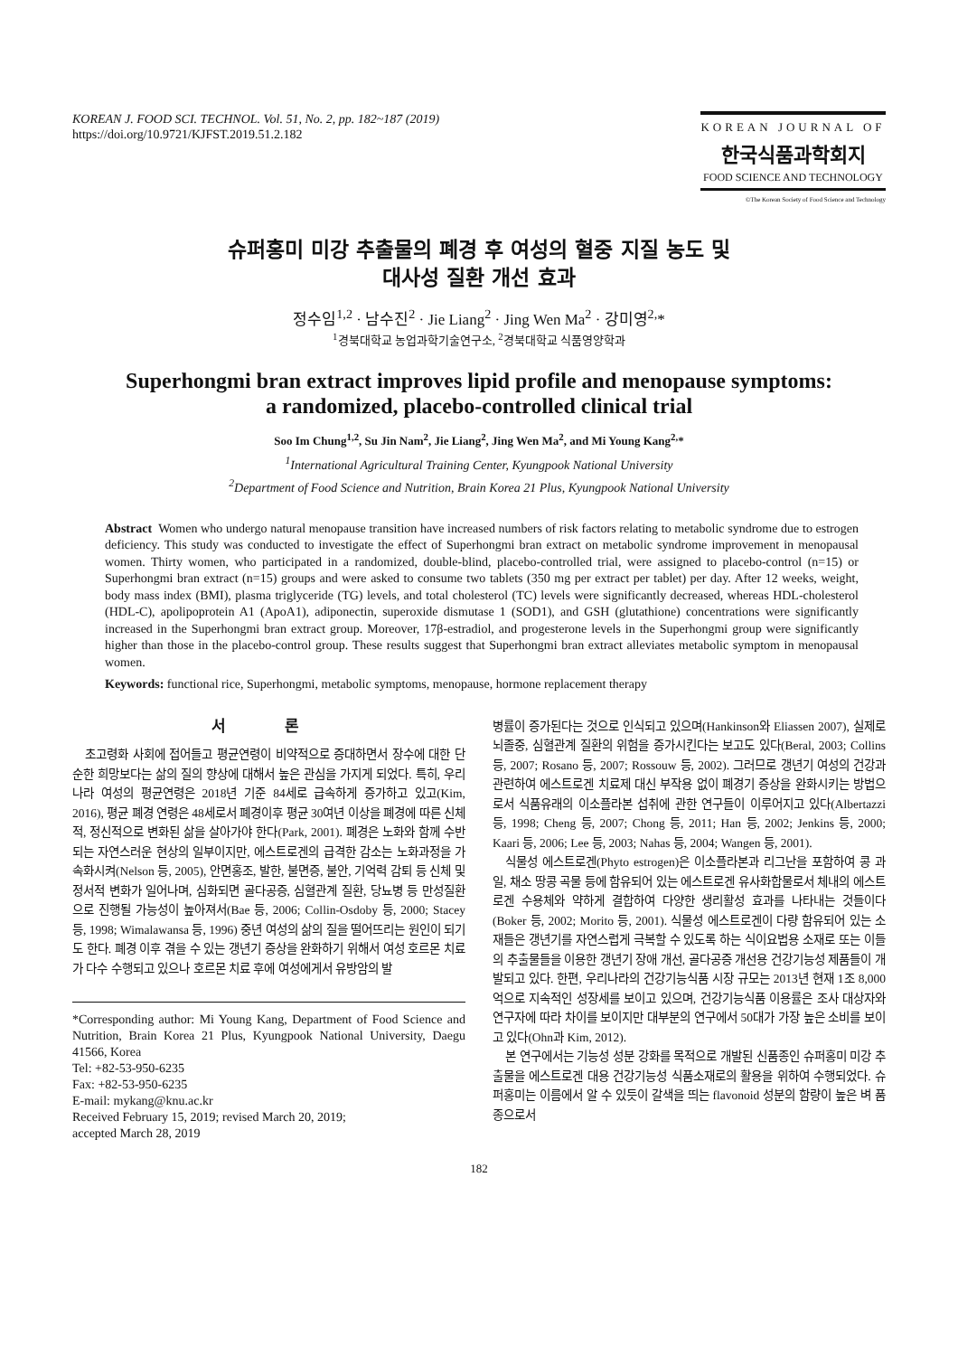KOREAN J. FOOD SCI. TECHNOL. Vol. 51, No. 2, pp. 182~187 (2019)
https://doi.org/10.9721/KJFST.2019.51.2.182
KOREAN JOURNAL OF
한국식품과학회지
FOOD SCIENCE AND TECHNOLOGY
©The Korean Society of Food Science and Technology
슈퍼홍미 미강 추출물의 폐경 후 여성의 혈중 지질 농도 및
대사성 질환 개선 효과
정수임<sup>1,2</sup> · 남수진<sup>2</sup> · Jie Liang<sup>2</sup> · Jing Wen Ma<sup>2</sup> · 강미영<sup>2,</sup>*
<sup>1</sup> 경북대학교 농업과학기술연구소, <sup>2</sup>경북대학교 식품영양학과
Superhongmi bran extract improves lipid profile and menopause symptoms:
a randomized, placebo-controlled clinical trial
Soo Im Chung<sup>1,2</sup>, Su Jin Nam<sup>2</sup>, Jie Liang<sup>2</sup>, Jing Wen Ma<sup>2</sup>, and Mi Young Kang<sup>2,</sup>*
<sup>1</sup> International Agricultural Training Center, Kyungpook National University
<sup>2</sup> Department of Food Science and Nutrition, Brain Korea 21 Plus, Kyungpook National University
Abstract Women who undergo natural menopause transition have increased numbers of risk factors relating to metabolic syndrome due to estrogen deficiency. This study was conducted to investigate the effect of Superhongmi bran extract on metabolic syndrome improvement in menopausal women. Thirty women, who participated in a randomized, double-blind, placebo-controlled trial, were assigned to placebo-control (n=15) or Superhongmi bran extract (n=15) groups and were asked to consume two tablets (350 mg per extract per tablet) per day. After 12 weeks, weight, body mass index (BMI), plasma triglyceride (TG) levels, and total cholesterol (TC) levels were significantly decreased, whereas HDL-cholesterol (HDL-C), apolipoprotein A1 (ApoA1), adiponectin, superoxide dismutase 1 (SOD1), and GSH (glutathione) concentrations were significantly increased in the Superhongmi bran extract group. Moreover, 17β-estradiol, and progesterone levels in the Superhongmi group were significantly higher than those in the placebo-control group. These results suggest that Superhongmi bran extract alleviates metabolic symptom in menopausal women.
Keywords: functional rice, Superhongmi, metabolic symptoms, menopause, hormone replacement therapy
서 론
초고령화 사회에 접어들고 평균연령이 비약적으로 증대하면서 장수에 대한 단순한 희망보다는 삶의 질의 향상에 대해서 높은 관심을 가지게 되었다. 특히, 우리나라 여성의 평균연령은 2018년 기준 84세로 급속하게 증가하고 있고(Kim, 2016), 평균 폐경 연령은 48세로서 폐경이후 평균 30여년 이상을 폐경에 따른 신체적, 정신적으로 변화된 삶을 살아가야 한다(Park, 2001). 폐경은 노화와 함께 수반되는 자연스러운 현상의 일부이지만, 에스트로겐의 급격한 감소는 노화과정을 가속화시켜(Nelson 등, 2005), 안면홍조, 발한, 불면증, 불안, 기억력 감퇴 등 신체 및 정서적 변화가 일어나며, 심화되면 골다공증, 심혈관계 질환, 당뇨병 등 만성질환으로 진행될 가능성이 높아져서(Bae 등, 2006; Collin-Osdoby 등, 2000; Stacey 등, 1998; Wimalawansa 등, 1996) 중년 여성의 삶의 질을 떨어뜨리는 원인이 되기도 한다. 폐경 이후 겪을 수 있는 갱년기 증상을 완화하기 위해서 여성 호르몬 치료가 다수 수행되고 있으나 호르몬 치료 후에 여성에게서 유방암의 발
*Corresponding author: Mi Young Kang, Department of Food Science and Nutrition, Brain Korea 21 Plus, Kyungpook National University, Daegu 41566, Korea
Tel: +82-53-950-6235
Fax: +82-53-950-6235
E-mail: mykang@knu.ac.kr
Received February 15, 2019; revised March 20, 2019;
accepted March 28, 2019
병률이 증가된다는 것으로 인식되고 있으며(Hankinson와 Eliassen 2007), 실제로 뇌졸중, 심혈관계 질환의 위험을 증가시킨다는 보고도 있다(Beral, 2003; Collins 등, 2007; Rosano 등, 2007; Rossouw 등, 2002). 그러므로 갱년기 여성의 건강과 관련하여 에스트로겐 치료제 대신 부작용 없이 폐경기 증상을 완화시키는 방법으로서 식품유래의 이소플라본 섭취에 관한 연구들이 이루어지고 있다(Albertazzi 등, 1998; Cheng 등, 2007; Chong 등, 2011; Han 등, 2002; Jenkins 등, 2000; Kaari 등, 2006; Lee 등, 2003; Nahas 등, 2004; Wangen 등, 2001).
식물성 에스트로겐(Phyto estrogen)은 이소플라본과 리그난을 포함하여 콩 과일, 채소 땅콩 곡물 등에 함유되어 있는 에스트로겐 유사화합물로서 체내의 에스트로겐 수용체와 약하게 결합하여 다양한 생리활성 효과를 나타내는 것들이다(Boker 등, 2002; Morito 등, 2001). 식물성 에스트로겐이 다량 함유되어 있는 소재들은 갱년기를 자연스럽게 극복할 수 있도록 하는 식이요법용 소재로 또는 이들의 추출물들을 이용한 갱년기 장애 개선, 골다공증 개선용 건강기능성 제품들이 개발되고 있다. 한편, 우리나라의 건강기능식품 시장 규모는 2013년 현재 1조 8,000억으로 지속적인 성장세를 보이고 있으며, 건강기능식품 이용률은 조사 대상자와 연구자에 따라 차이를 보이지만 대부분의 연구에서 50대가 가장 높은 소비를 보이고 있다(Ohn과 Kim, 2012).
본 연구에서는 기능성 성분 강화를 목적으로 개발된 신품종인 슈퍼홍미 미강 추출물을 에스트로겐 대용 건강기능성 식품소재로의 활용을 위하여 수행되었다. 슈퍼홍미는 이름에서 알 수 있듯이 갈색을 띄는 flavonoid 성분의 함량이 높은 벼 품종으로서
182